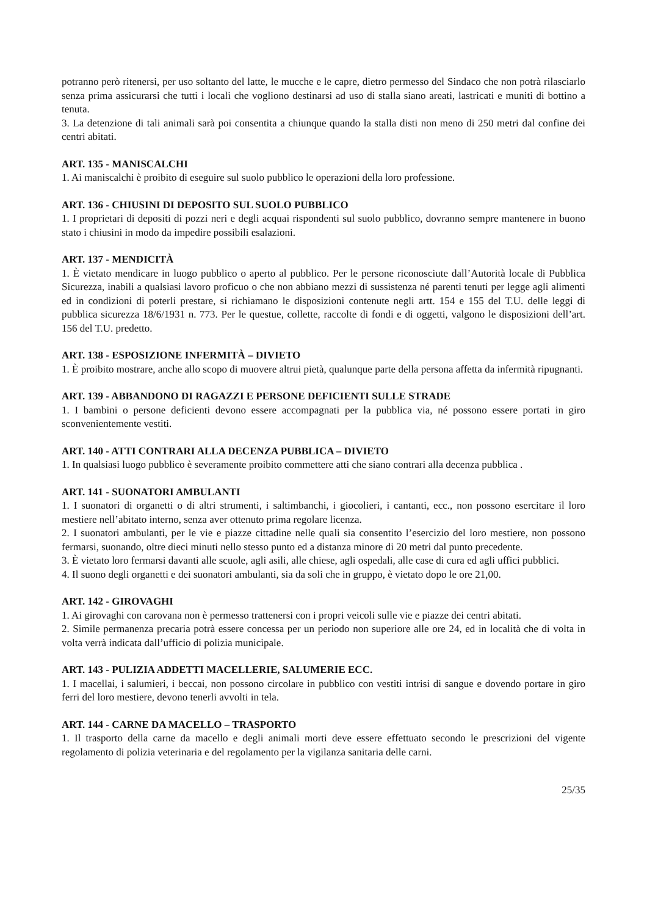potranno però ritenersi, per uso soltanto del latte, le mucche e le capre, dietro permesso del Sindaco che non potrà rilasciarlo senza prima assicurarsi che tutti i locali che vogliono destinarsi ad uso di stalla siano areati, lastricati e muniti di bottino a tenuta.
3. La detenzione di tali animali sarà poi consentita a chiunque quando la stalla disti non meno di 250 metri dal confine dei centri abitati.
ART. 135 - MANISCALCHI
1. Ai maniscalchi è proibito di eseguire sul suolo pubblico le operazioni della loro professione.
ART. 136 - CHIUSINI DI DEPOSITO SUL SUOLO PUBBLICO
1. I proprietari di depositi di pozzi neri e degli acquai rispondenti sul suolo pubblico, dovranno sempre mantenere in buono stato i chiusini in modo da impedire possibili esalazioni.
ART. 137 - MENDICITÀ
1. È vietato mendicare in luogo pubblico o aperto al pubblico. Per le persone riconosciute dall’Autorità locale di Pubblica Sicurezza, inabili a qualsiasi lavoro proficuo o che non abbiano mezzi di sussistenza né parenti tenuti per legge agli alimenti ed in condizioni di poterli prestare, si richiamano le disposizioni contenute negli artt. 154 e 155 del T.U. delle leggi di pubblica sicurezza 18/6/1931 n. 773. Per le questue, collette, raccolte di fondi e di oggetti, valgono le disposizioni dell’art. 156 del T.U. predetto.
ART. 138 - ESPOSIZIONE INFERMITÀ – DIVIETO
1. È proibito mostrare, anche allo scopo di muovere altrui pietà, qualunque parte della persona affetta da infermità ripugnanti.
ART. 139 - ABBANDONO DI RAGAZZI E PERSONE DEFICIENTI SULLE STRADE
1. I bambini o persone deficienti devono essere accompagnati per la pubblica via, né possono essere portati in giro sconvenientemente vestiti.
ART. 140 - ATTI CONTRARI ALLA DECENZA PUBBLICA – DIVIETO
1. In qualsiasi luogo pubblico è severamente proibito commettere atti che siano contrari alla decenza pubblica .
ART. 141 - SUONATORI AMBULANTI
1. I suonatori di organetti o di altri strumenti, i saltimbanchi, i giocolieri, i cantanti, ecc., non possono esercitare il loro mestiere nell’abitato interno, senza aver ottenuto prima regolare licenza.
2. I suonatori ambulanti, per le vie e piazze cittadine nelle quali sia consentito l’esercizio del loro mestiere, non possono fermarsi, suonando, oltre dieci minuti nello stesso punto ed a distanza minore di 20 metri dal punto precedente.
3. È vietato loro fermarsi davanti alle scuole, agli asili, alle chiese, agli ospedali, alle case di cura ed agli uffici pubblici.
4. Il suono degli organetti e dei suonatori ambulanti, sia da soli che in gruppo, è vietato dopo le ore 21,00.
ART. 142 - GIROVAGHI
1. Ai girovaghi con carovana non è permesso trattenersi con i propri veicoli sulle vie e piazze dei centri abitati.
2. Simile permanenza precaria potrà essere concessa per un periodo non superiore alle ore 24, ed in località che di volta in volta verrà indicata dall’ufficio di polizia municipale.
ART. 143 - PULIZIA ADDETTI MACELLERIE, SALUMERIE ECC.
1. I macellai, i salumieri, i beccai, non possono circolare in pubblico con vestiti intrisi di sangue e dovendo portare in giro ferri del loro mestiere, devono tenerli avvolti in tela.
ART. 144 - CARNE DA MACELLO – TRASPORTO
1. Il trasporto della carne da macello e degli animali morti deve essere effettuato secondo le prescrizioni del vigente regolamento di polizia veterinaria e del regolamento per la vigilanza sanitaria delle carni.
25/35